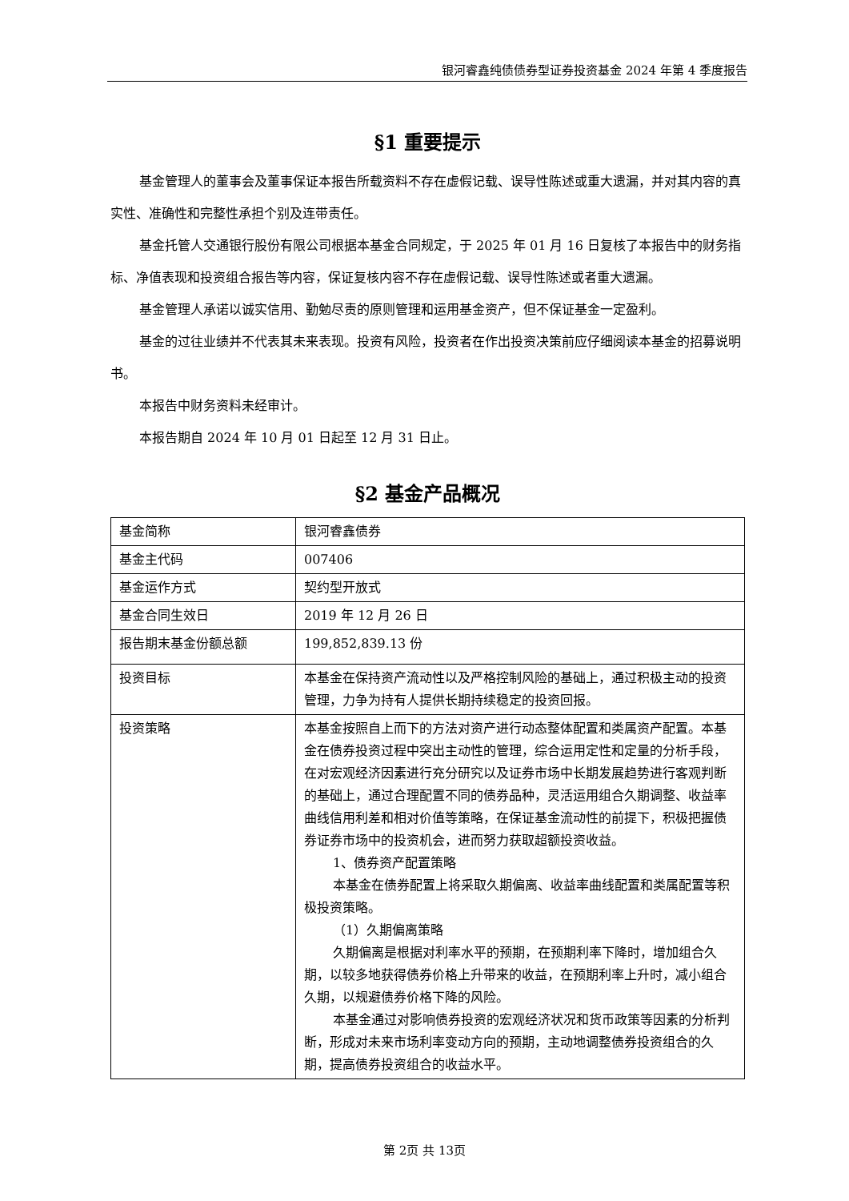银河睿鑫纯债债券型证券投资基金 2024 年第 4 季度报告
§1 重要提示
基金管理人的董事会及董事保证本报告所载资料不存在虚假记载、误导性陈述或重大遗漏，并对其内容的真实性、准确性和完整性承担个别及连带责任。
基金托管人交通银行股份有限公司根据本基金合同规定，于 2025 年 01 月 16 日复核了本报告中的财务指标、净值表现和投资组合报告等内容，保证复核内容不存在虚假记载、误导性陈述或者重大遗漏。
基金管理人承诺以诚实信用、勤勉尽责的原则管理和运用基金资产，但不保证基金一定盈利。
基金的过往业绩并不代表其未来表现。投资有风险，投资者在作出投资决策前应仔细阅读本基金的招募说明书。
本报告中财务资料未经审计。
本报告期自 2024 年 10 月 01 日起至 12 月 31 日止。
§2 基金产品概况
| 基金简称 | 银河睿鑫债券 |
| 基金主代码 | 007406 |
| 基金运作方式 | 契约型开放式 |
| 基金合同生效日 | 2019 年 12 月 26 日 |
| 报告期末基金份额总额 | 199,852,839.13 份 |
| 投资目标 | 本基金在保持资产流动性以及严格控制风险的基础上，通过积极主动的投资管理，力争为持有人提供长期持续稳定的投资回报。 |
| 投资策略 | 本基金按照自上而下的方法对资产进行动态整体配置和类属资产配置。本基金在债券投资过程中突出主动性的管理，综合运用定性和定量的分析手段，在对宏观经济因素进行充分研究以及证券市场中长期发展趋势进行客观判断的基础上，通过合理配置不同的债券品种，灵活运用组合久期调整、收益率曲线信用利差和相对价值等策略，在保证基金流动性的前提下，积极把握债券证券市场中的投资机会，进而努力获取超额投资收益。 1、债券资产配置策略 本基金在债券配置上将采取久期偏离、收益率曲线配置和类属配置等积极投资策略。 （1）久期偏离策略 久期偏离是根据对利率水平的预期，在预期利率下降时，增加组合久期，以较多地获得债券价格上升带来的收益，在预期利率上升时，减小组合久期，以规避债券价格下降的风险。 本基金通过对影响债券投资的宏观经济状况和货币政策等因素的分析判断，形成对未来市场利率变动方向的预期，主动地调整债券投资组合的久期，提高债券投资组合的收益水平。 |
第 2页 共 13页